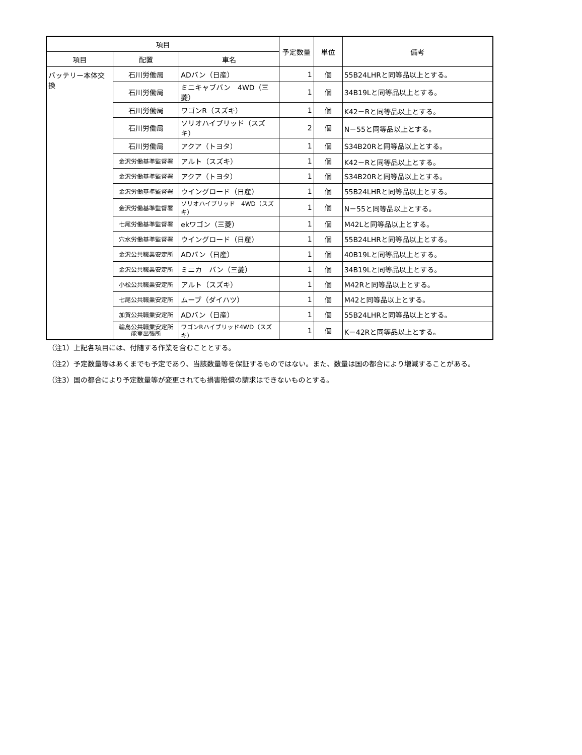| 項目 | | | 予定数量 | 単位 | 備考 |
| --- | --- | --- | --- | --- | --- |
| 項目 | 配置 | 車名 | | | |
| バッテリー本体交換 | 石川労働局 | ADバン（日産） | 1 | 個 | 55B24LHRと同等品以上とする。 |
| | 石川労働局 | ミニキャブバン 4WD（三菱） | 1 | 個 | 34B19Lと同等品以上とする。 |
| | 石川労働局 | ワゴンR（スズキ） | 1 | 個 | K42－Rと同等品以上とする。 |
| | 石川労働局 | ソリオハイブリッド（スズキ） | 2 | 個 | N－55と同等品以上とする。 |
| | 石川労働局 | アクア（トヨタ） | 1 | 個 | S34B20Rと同等品以上とする。 |
| | 金沢労働基準監督署 | アルト（スズキ） | 1 | 個 | K42－Rと同等品以上とする。 |
| | 金沢労働基準監督署 | アクア（トヨタ） | 1 | 個 | S34B20Rと同等品以上とする。 |
| | 金沢労働基準監督署 | ウイングロード（日産） | 1 | 個 | 55B24LHRと同等品以上とする。 |
| | 金沢労働基準監督署 | ソリオハイブリッド 4WD（スズキ） | 1 | 個 | N－55と同等品以上とする。 |
| | 七尾労働基準監督署 | ekワゴン（三菱） | 1 | 個 | M42Lと同等品以上とする。 |
| | 穴水労働基準監督署 | ウイングロード（日産） | 1 | 個 | 55B24LHRと同等品以上とする。 |
| | 金沢公共職業安定所 | ADバン（日産） | 1 | 個 | 40B19Lと同等品以上とする。 |
| | 金沢公共職業安定所 | ミニカ バン（三菱） | 1 | 個 | 34B19Lと同等品以上とする。 |
| | 小松公共職業安定所 | アルト（スズキ） | 1 | 個 | M42Rと同等品以上とする。 |
| | 七尾公共職業安定所 | ムーブ（ダイハツ） | 1 | 個 | M42と同等品以上とする。 |
| | 加賀公共職業安定所 | ADバン（日産） | 1 | 個 | 55B24LHRと同等品以上とする。 |
| | 輪島公共職業安定所 能登出張所 | ワゴンRハイブリッド4WD（スズキ） | 1 | 個 | K－42Rと同等品以上とする。 |
（注1）上記各項目には、付随する作業を含むこととする。
（注2）予定数量等はあくまでも予定であり、当該数量等を保証するものではない。また、数量は国の都合により増減することがある。
（注3）国の都合により予定数量等が変更されても損害賠償の請求はできないものとする。